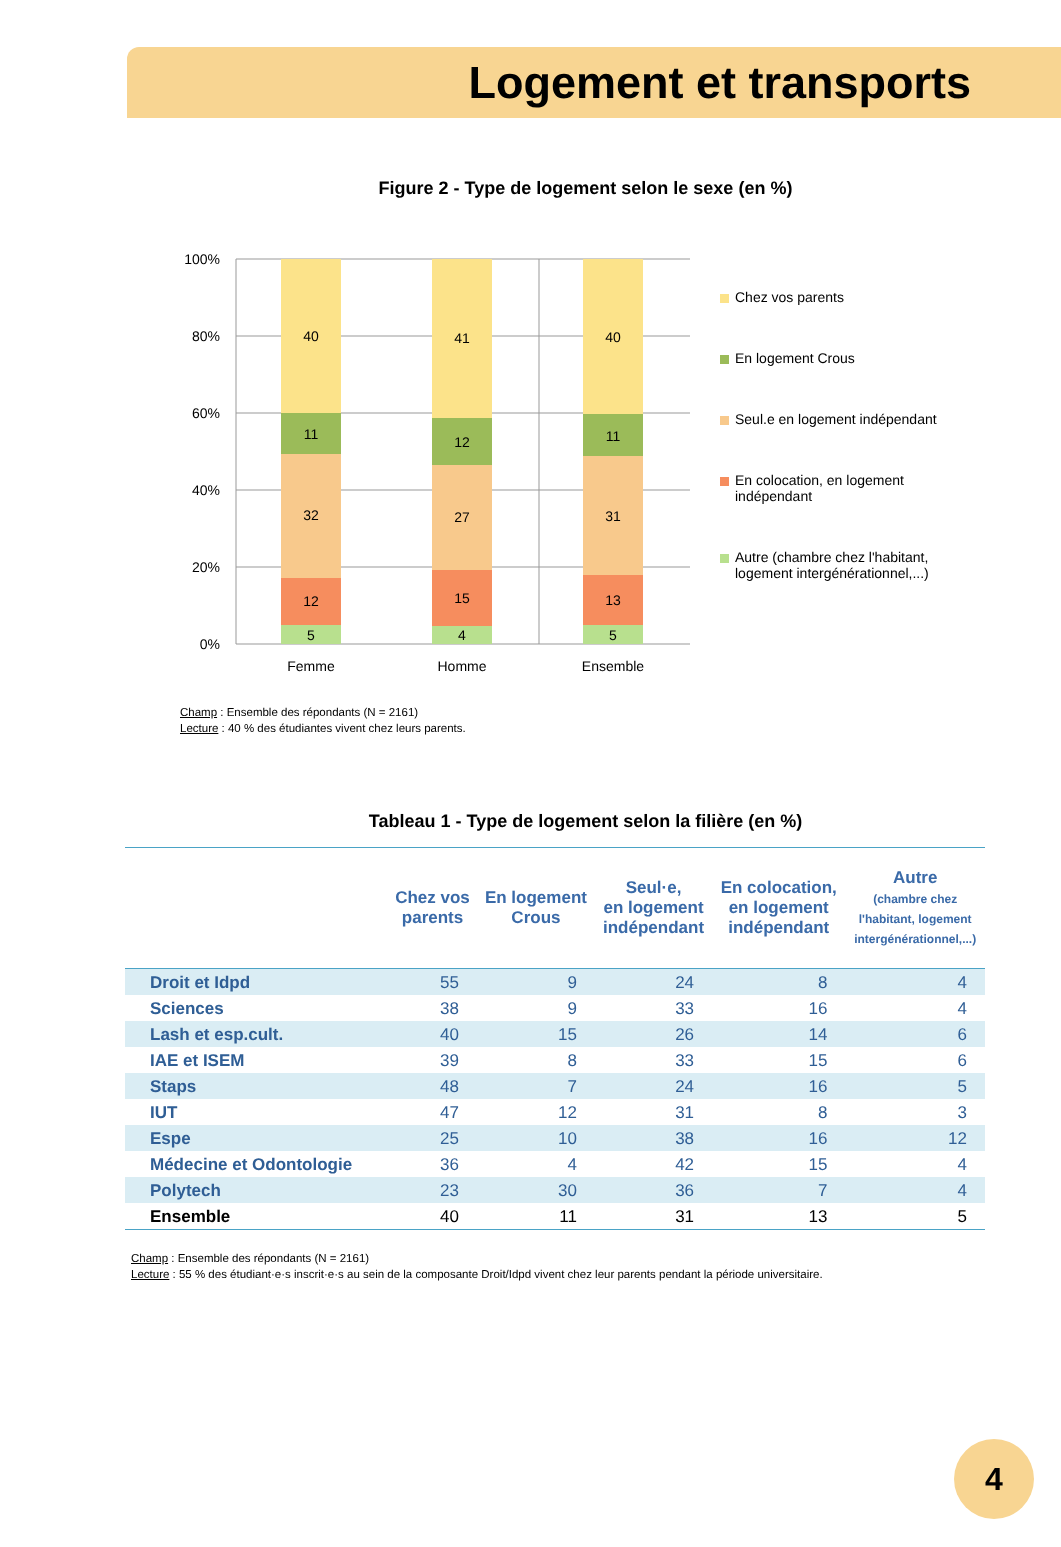Logement et transports
Figure 2 - Type de logement selon le sexe (en %)
100%
80%
60%
40%
20%
0%
40
11
32
12
5
Femme
41
12
27
15
4
Homme
40
11
31
13
5
Ensemble
Chez vos parents
En logement Crous
Seul.e en logement indépendant
En colocation, en logement
indépendant
Autre (chambre chez l'habitant,
logement intergénérationnel,...)
Champ : Ensemble des répondants (N = 2161)
Lecture : 40 % des étudiantes vivent chez leurs parents.
Tableau 1 - Type de logement selon la filière (en %)
| | Chez vos parents | En logement Crous | Seul·e, en logement indépendant | En colocation, en logement indépendant | Autre (chambre chez l'habitant, logement intergénérationnel,...) |
| --- | --- | --- | --- | --- | --- |
| Droit et Idpd | 55 | 9 | 24 | 8 | 4 |
| Sciences | 38 | 9 | 33 | 16 | 4 |
| Lash et esp.cult. | 40 | 15 | 26 | 14 | 6 |
| IAE et ISEM | 39 | 8 | 33 | 15 | 6 |
| Staps | 48 | 7 | 24 | 16 | 5 |
| IUT | 47 | 12 | 31 | 8 | 3 |
| Espe | 25 | 10 | 38 | 16 | 12 |
| Médecine et Odontologie | 36 | 4 | 42 | 15 | 4 |
| Polytech | 23 | 30 | 36 | 7 | 4 |
| Ensemble | 40 | 11 | 31 | 13 | 5 |
Champ : Ensemble des répondants (N = 2161)
Lecture : 55 % des étudiant·e·s inscrit·e·s au sein de la composante Droit/Idpd vivent chez leur parents pendant la période universitaire.
4